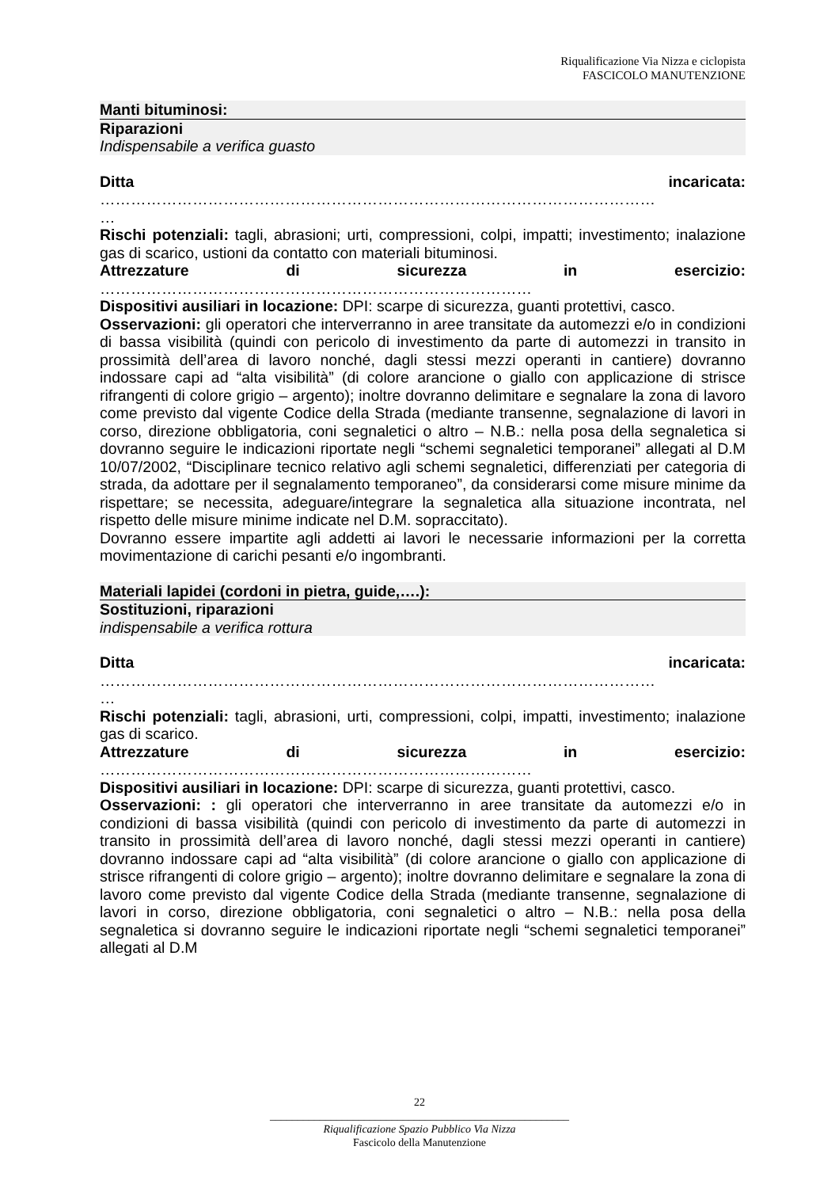Riqualificazione Via Nizza e ciclopista
FASCICOLO MANUTENZIONE
Manti bituminosi:
Riparazioni
Indispensabile a verifica guasto
Ditta incaricata:
………………………………………………………………………………………………
…
Rischi potenziali: tagli, abrasioni; urti, compressioni, colpi, impatti; investimento; inalazione gas di scarico, ustioni da contatto con materiali bituminosi.
Attrezzature di sicurezza in esercizio:
…………………………………………………………………………
Dispositivi ausiliari in locazione: DPI: scarpe di sicurezza, guanti protettivi, casco.
Osservazioni: gli operatori che interverranno in aree transitate da automezzi e/o in condizioni di bassa visibilità (quindi con pericolo di investimento da parte di automezzi in transito in prossimità dell’area di lavoro nonché, dagli stessi mezzi operanti in cantiere) dovranno indossare capi ad “alta visibilità” (di colore arancione o giallo con applicazione di strisce rifrangenti di colore grigio – argento); inoltre dovranno delimitare e segnalare la zona di lavoro come previsto dal vigente Codice della Strada (mediante transenne, segnalazione di lavori in corso, direzione obbligatoria, coni segnaletici o altro – N.B.: nella posa della segnaletica si dovranno seguire le indicazioni riportate negli “schemi segnaletici temporanei” allegati al D.M 10/07/2002, “Disciplinare tecnico relativo agli schemi segnaletici, differenziati per categoria di strada, da adottare per il segnalamento temporaneo”, da considerarsi come misure minime da rispettare; se necessita, adeguare/integrare la segnaletica alla situazione incontrata, nel rispetto delle misure minime indicate nel D.M. sopraccitato).
Dovranno essere impartite agli addetti ai lavori le necessarie informazioni per la corretta movimentazione di carichi pesanti e/o ingombranti.
Materiali lapidei (cordoni in pietra, guide,….):
Sostituzioni, riparazioni
indispensabile a verifica rottura
Ditta incaricata:
………………………………………………………………………………………………
…
Rischi potenziali: tagli, abrasioni, urti, compressioni, colpi, impatti, investimento; inalazione gas di scarico.
Attrezzature di sicurezza in esercizio:
…………………………………………………………………………
Dispositivi ausiliari in locazione: DPI: scarpe di sicurezza, guanti protettivi, casco.
Osservazioni: : gli operatori che interverranno in aree transitate da automezzi e/o in condizioni di bassa visibilità (quindi con pericolo di investimento da parte di automezzi in transito in prossimità dell’area di lavoro nonché, dagli stessi mezzi operanti in cantiere) dovranno indossare capi ad “alta visibilità” (di colore arancione o giallo con applicazione di strisce rifrangenti di colore grigio – argento); inoltre dovranno delimitare e segnalare la zona di lavoro come previsto dal vigente Codice della Strada (mediante transenne, segnalazione di lavori in corso, direzione obbligatoria, coni segnaletici o altro – N.B.: nella posa della segnaletica si dovranno seguire le indicazioni riportate negli “schemi segnaletici temporanei” allegati al D.M
22
______________________________________________________
Riqualificazione Spazio Pubblico Via Nizza
Fascicolo della Manutenzione